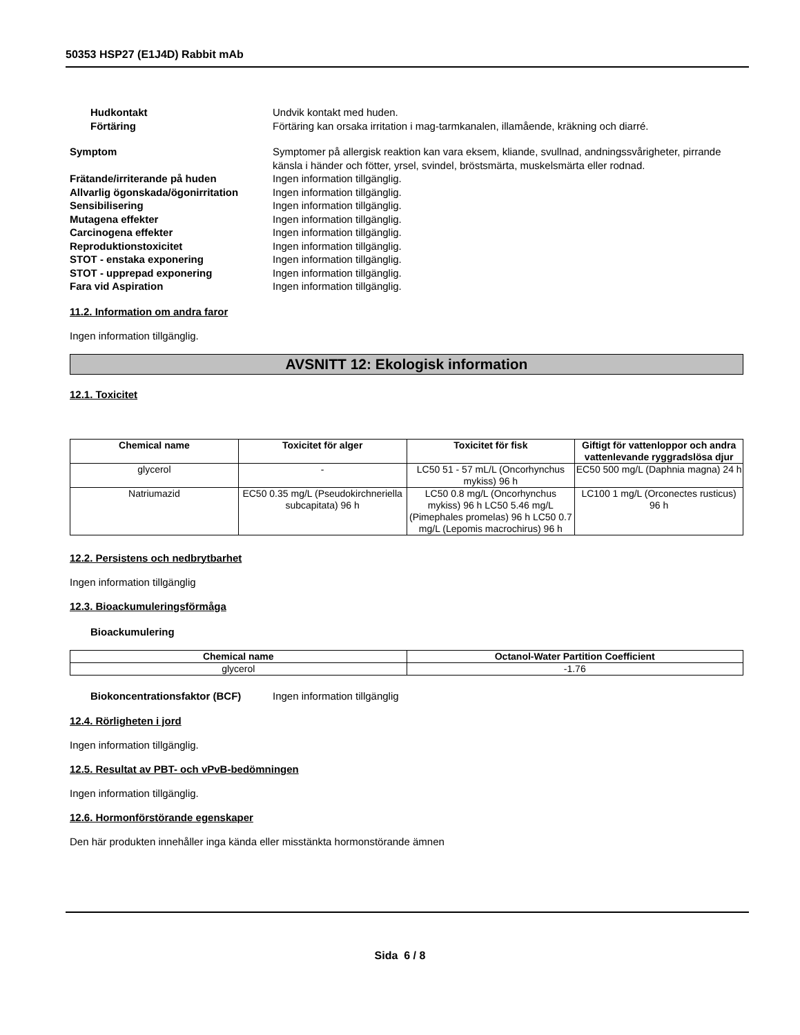50353 HSP27 (E1J4D) Rabbit mAb
Hudkontakt Undvik kontakt med huden.
Förtäring Förtäring kan orsaka irritation i mag-tarmkanalen, illamående, kräkning och diarré.
Symptom Symptomer på allergisk reaktion kan vara eksem, kliande, svullnad, andningssvårigheter, pirrande känsla i händer och fötter, yrsel, svindel, bröstsmärta, muskelsmärta eller rodnad.
Frätande/irriterande på huden Ingen information tillgänglig.
Allvarlig ögonskada/ögonirritation
Ingen information tillgänglig.
Sensibilisering Ingen information tillgänglig.
Mutagena effekter Ingen information tillgänglig.
Carcinogena effekter Ingen information tillgänglig.
Reproduktionstoxicitet Ingen information tillgänglig.
STOT - enstaka exponering Ingen information tillgänglig.
STOT - upprepad exponering Ingen information tillgänglig.
Fara vid Aspiration Ingen information tillgänglig.
11.2. Information om andra faror
Ingen information tillgänglig.
AVSNITT 12: Ekologisk information
12.1. Toxicitet
| Chemical name | Toxicitet för alger | Toxicitet för fisk | Giftigt för vattenloppor och andra vattenlevande ryggradslösa djur |
| --- | --- | --- | --- |
| glycerol | - | LC50 51 - 57 mL/L (Oncorhynchus mykiss) 96 h | EC50 500 mg/L (Daphnia magna) 24 h |
| Natriumazid | EC50 0.35 mg/L (Pseudokirchneriella subcapitata) 96 h | LC50 0.8 mg/L (Oncorhynchus mykiss) 96 h LC50 5.46 mg/L (Pimephales promelas) 96 h LC50 0.7 mg/L (Lepomis macrochirus) 96 h | LC100 1 mg/L (Orconectes rusticus) 96 h |
12.2. Persistens och nedbrytbarhet
Ingen information tillgänglig
12.3. Bioackumuleringsförmåga
Bioackumulering
| Chemical name | Octanol-Water Partition Coefficient |
| --- | --- |
| glycerol | -1.76 |
Biokoncentrationsfaktor (BCF) Ingen information tillgänglig
12.4. Rörligheten i jord
Ingen information tillgänglig.
12.5. Resultat av PBT- och vPvB-bedömningen
Ingen information tillgänglig.
12.6. Hormonförstörande egenskaper
Den här produkten innehåller inga kända eller misstänkta hormonstörande ämnen
Sida 6 / 8